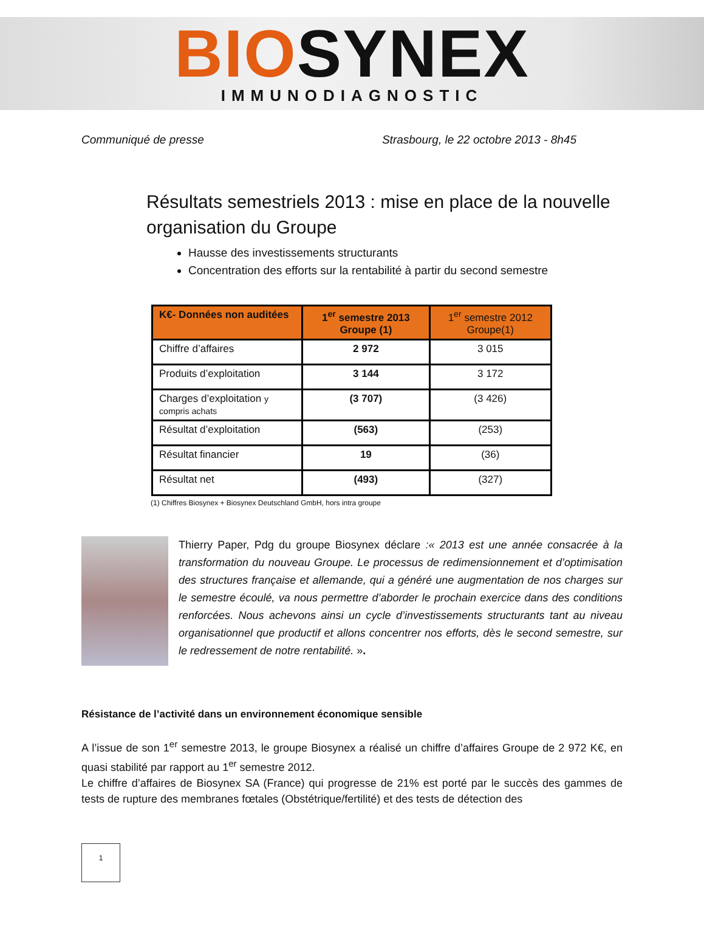BIOSYNEX
IMMUNODIAGNOSTIC
Communiqué de presse Strasbourg, le 22 octobre 2013 - 8h45
Résultats semestriels 2013 : mise en place de la nouvelle organisation du Groupe
Hausse des investissements structurants
Concentration des efforts sur la rentabilité à partir du second semestre
| K€- Données non auditées | 1<sup>er</sup> semestre 2013 Groupe (1) | 1<sup>er</sup> semestre 2012 Groupe(1) |
| --- | --- | --- |
| Chiffre d’affaires | 2 972 | 3 015 |
| Produits d’exploitation | 3 144 | 3 172 |
| Charges d’exploitation y compris achats | (3 707) | (3 426) |
| Résultat d’exploitation | (563) | (253) |
| Résultat financier | 19 | (36) |
| Résultat net | (493) | (327) |
(1) Chiffres Biosynex + Biosynex Deutschland GmbH, hors intra groupe
Thierry Paper, Pdg du groupe Biosynex déclare :« 2013 est une année consacrée à la transformation du nouveau Groupe. Le processus de redimensionnement et d’optimisation des structures française et allemande, qui a généré une augmentation de nos charges sur le semestre écoulé, va nous permettre d’aborder le prochain exercice dans des conditions renforcées. Nous achevons ainsi un cycle d’investissements structurants tant au niveau organisationnel que productif et allons concentrer nos efforts, dès le second semestre, sur le redressement de notre rentabilité. ».
Résistance de l’activité dans un environnement économique sensible
A l’issue de son 1<sup>er</sup> semestre 2013, le groupe Biosynex a réalisé un chiffre d’affaires Groupe de 2 972 K€, en quasi stabilité par rapport au 1<sup>er</sup> semestre 2012.
Le chiffre d’affaires de Biosynex SA (France) qui progresse de 21% est porté par le succès des gammes de tests de rupture des membranes fœtales (Obstétrique/fertilité) et des tests de détection des
1